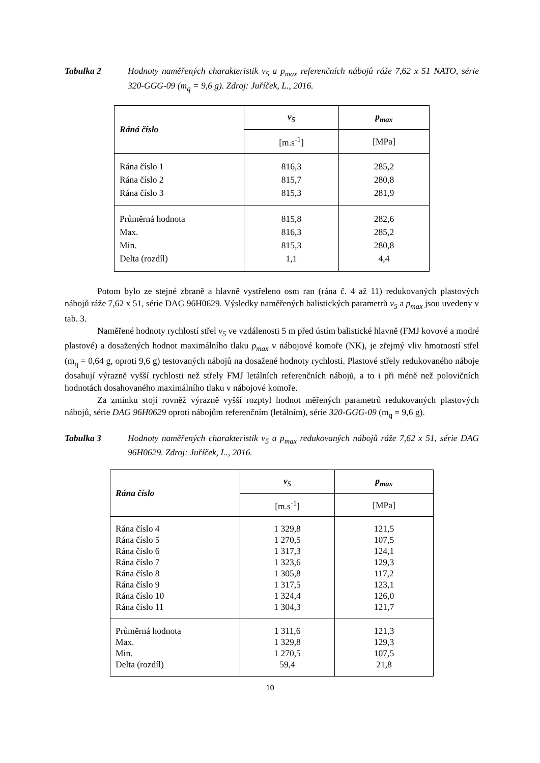Tabulka 2 Hodnoty naměřených charakteristik v<sub>5</sub> a p<sub>max</sub> referenčních nábojů ráže 7,62 x 51 NATO, série 320-GGG-09 (m<sub>q</sub> = 9,6 g). Zdroj: Juříček, L., 2016.
| Ráná číslo | v<sub>5</sub> | p<sub>max</sub> |
| --- | --- | --- |
| | [m.s<sup>-1</sup>] | [MPa] |
| Rána číslo 1 Rána číslo 2 Rána číslo 3 | 816,3 815,7 815,3 | 285,2 280,8 281,9 |
| Průměrná hodnota Max. Min. Delta (rozdíl) | 815,8 816,3 815,3 1,1 | 282,6 285,2 280,8 4,4 |
Potom bylo ze stejné zbraně a hlavně vystřeleno osm ran (rána č. 4 až 11) redukovaných plastových nábojů ráže 7,62 x 51, série DAG 96H0629. Výsledky naměřených balistických parametrů v<sub>5</sub> a p<sub>max</sub> jsou uvedeny v tab. 3.
Naměřené hodnoty rychlostí střel v<sub>5</sub> ve vzdálenosti 5 m před ústím balistické hlavně (FMJ kovové a modré plastové) a dosažených hodnot maximálního tlaku p<sub>max</sub> v nábojové komoře (NK), je zřejmý vliv hmotností střel (m<sub>q</sub> = 0,64 g, oproti 9,6 g) testovaných nábojů na dosažené hodnoty rychlosti. Plastové střely redukovaného náboje dosahují výrazně vyšší rychlosti než střely FMJ letálních referenčních nábojů, a to i při méně než polovičních hodnotách dosahovaného maximálního tlaku v nábojové komoře.
Za zmínku stojí rovněž výrazně vyšší rozptyl hodnot měřených parametrů redukovaných plastových nábojů, série DAG 96H0629 oproti nábojům referenčním (letálním), série 320-GGG-09 (m<sub>q</sub> = 9,6 g).
Tabulka 3 Hodnoty naměřených charakteristik v<sub>5</sub> a p<sub>max</sub> redukovaných nábojů ráže 7,62 x 51, série DAG 96H0629. Zdroj: Juříček, L., 2016.
| Rána číslo | v<sub>5</sub> | p<sub>max</sub> |
| --- | --- | --- |
| | [m.s<sup>-1</sup>] | [MPa] |
| Rána číslo 4 Rána číslo 5 Rána číslo 6 Rána číslo 7 Rána číslo 8 Rána číslo 9 Rána číslo 10 Rána číslo 11 | 1 329,8 1 270,5 1 317,3 1 323,6 1 305,8 1 317,5 1 324,4 1 304,3 | 121,5 107,5 124,1 129,3 117,2 123,1 126,0 121,7 |
| Průměrná hodnota Max. Min. Delta (rozdíl) | 1 311,6 1 329,8 1 270,5 59,4 | 121,3 129,3 107,5 21,8 |
10